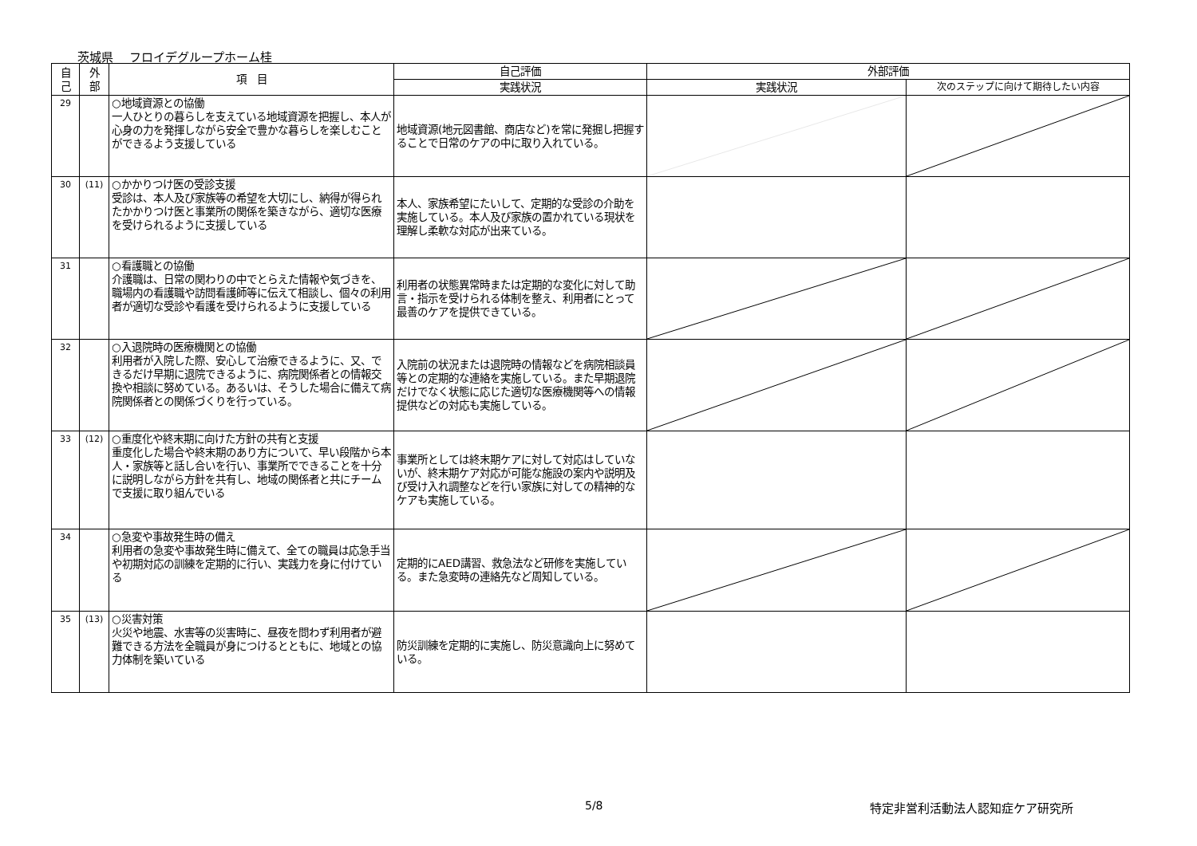茨城県　 フロイデグループホーム桂
| 自 己 | 外 部 | 項 目 | 自己評価 | 外部評価 | |
| --- | --- | --- | --- | --- | --- |
| | | | 実践状況 | 実践状況 | 次のステップに向けて期待したい内容 |
| 29 | | ○地域資源との協働 一人ひとりの暮らしを支えている地域資源を把握し、本人が心身の力を発揮しながら安全で豊かな暮らしを楽しむことができるよう支援している | 地域資源(地元図書館、商店など)を常に発掘し把握することで日常のケアの中に取り入れている。 | | |
| 30 | (11) | ○かかりつけ医の受診支援 受診は、本人及び家族等の希望を大切にし、納得が得られたかかりつけ医と事業所の関係を築きながら、適切な医療を受けられるように支援している | 本人、家族希望にたいして、定期的な受診の介助を実施している。本人及び家族の置かれている現状を理解し柔軟な対応が出来ている。 | | |
| 31 | | ○看護職との協働 介護職は、日常の関わりの中でとらえた情報や気づきを、職場内の看護職や訪問看護師等に伝えて相談し、個々の利用者が適切な受診や看護を受けられるように支援している | 利用者の状態異常時または定期的な変化に対して助言・指示を受けられる体制を整え、利用者にとって最善のケアを提供できている。 | | |
| 32 | | ○入退院時の医療機関との協働 利用者が入院した際、安心して治療できるように、又、できるだけ早期に退院できるように、病院関係者との情報交換や相談に努めている。あるいは、そうした場合に備えて病院関係者との関係づくりを行っている。 | 入院前の状況または退院時の情報などを病院相談員等との定期的な連絡を実施している。また早期退院だけでなく状態に応じた適切な医療機関等への情報提供などの対応も実施している。 | | |
| 33 | (12) | ○重度化や終末期に向けた方針の共有と支援 重度化した場合や終末期のあり方について、早い段階から本人・家族等と話し合いを行い、事業所でできることを十分に説明しながら方針を共有し、地域の関係者と共にチームで支援に取り組んでいる | 事業所としては終末期ケアに対して対応はしていないが、終末期ケア対応が可能な施設の案内や説明及び受け入れ調整などを行い家族に対しての精神的なケアも実施している。 | | |
| 34 | | ○急変や事故発生時の備え 利用者の急変や事故発生時に備えて、全ての職員は応急手当や初期対応の訓練を定期的に行い、実践力を身に付けている | 定期的にAED講習、救急法など研修を実施している。また急変時の連絡先など周知している。 | | |
| 35 | (13) | ○災害対策 火災や地震、水害等の災害時に、昼夜を問わず利用者が避難できる方法を全職員が身につけるとともに、地域との協力体制を築いている | 防災訓練を定期的に実施し、防災意識向上に努めている。 | | |
5/8 特定非営利活動法人認知症ケア研究所